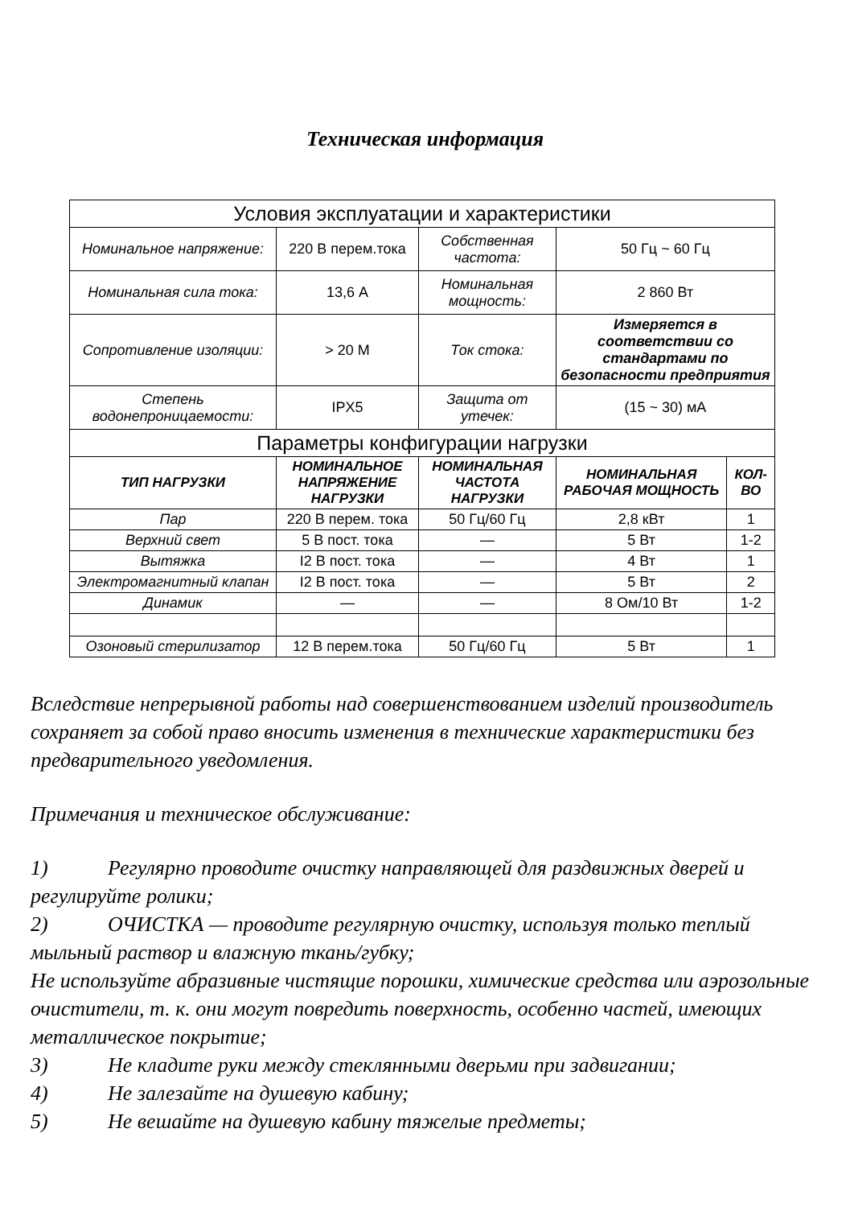Техническая информация
| Условия эксплуатации и характеристики | | | | |
| Номинальное напряжение: | 220 В перем.тока | Собственная частота: | 50 Гц ~ 60 Гц | |
| Номинальная сила тока: | 13,6 А | Номинальная мощность: | 2 860 Вт | |
| Сопротивление изоляции: | > 20 М | Ток стока: | Измеряется в соответствии со стандартами по безопасности предприятия | |
| Степень водонепроницаемости: | IPX5 | Защита от утечек: | (15 ~ 30) мА | |
| Параметры конфигурации нагрузки | | | | |
| ТИП НАГРУЗКИ | НОМИНАЛЬНОЕ НАПРЯЖЕНИЕ НАГРУЗКИ | НОМИНАЛЬНАЯ ЧАСТОТА НАГРУЗКИ | НОМИНАЛЬНАЯ РАБОЧАЯ МОЩНОСТЬ | КОЛ-ВО |
| Пар | 220 В перем. тока | 50 Гц/60 Гц | 2,8 кВт | 1 |
| Верхний свет | 5 В пост. тока | — | 5 Вт | 1-2 |
| Вытяжка | I2 В пост. тока | — | 4 Вт | 1 |
| Электромагнитный клапан | I2 В пост. тока | — | 5 Вт | 2 |
| Динамик | — | — | 8 Ом/10 Вт | 1-2 |
| Озоновый стерилизатор | 12 В перем.тока | 50 Гц/60 Гц | 5 Вт | 1 |
Вследствие непрерывной работы над совершенствованием изделий производитель сохраняет за собой право вносить изменения в технические характеристики без предварительного уведомления.
Примечания и техническое обслуживание:
1) Регулярно проводите очистку направляющей для раздвижных дверей и регулируйте ролики;
2) ОЧИСТКА — проводите регулярную очистку, используя только теплый мыльный раствор и влажную ткань/губку;
Не используйте абразивные чистящие порошки, химические средства или аэрозольные очистители, т. к. они могут повредить поверхность, особенно частей, имеющих металлическое покрытие;
3) Не кладите руки между стеклянными дверьми при задвигании;
4) Не залезайте на душевую кабину;
5) Не вешайте на душевую кабину тяжелые предметы;